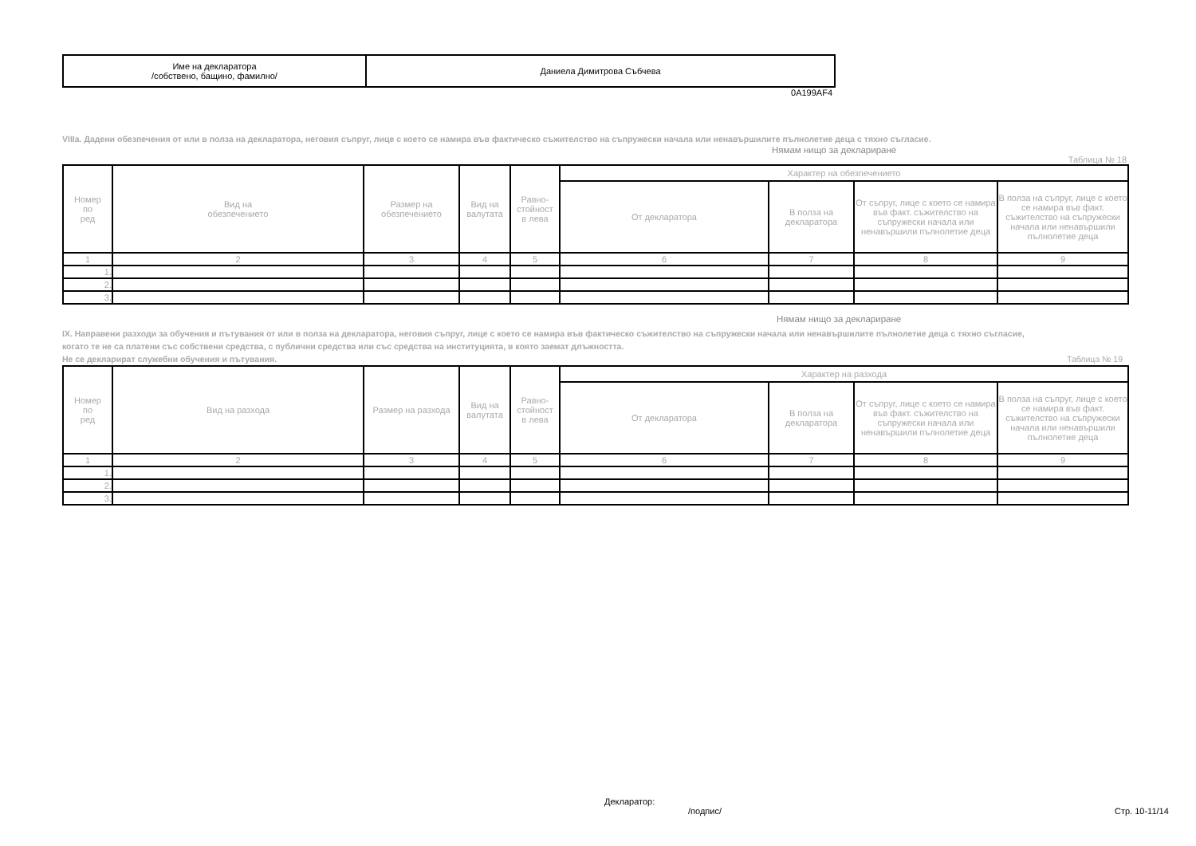| Име на декларатора /собствено, бащино, фамилно/ | Даниела Димитрова Събчева |
0A199AF4
VIIIa. Дадени обезпечения от или в полза на декларатора, неговия съпруг, лице с което се намира във фактическо съжителство на съпружески начала или ненавършилите пълнолетие деца с тяхно съгласие.
Нямам нищо за деклариране
Таблица № 18
| Номер по ред | Вид на обезпечението | Размер на обезпечението | Вид на валутата | Равно- стойност в лева | Характер на обезпечението | | | |
| --- | --- | --- | --- | --- | --- | --- | --- | --- |
| | | | | | От декларатора | В полза на декларатора | От съпруг, лице с което се намира във факт. съжителство на съпружески начала или ненавършили пълнолетие деца | В полза на съпруг, лице с което се намира във факт. съжителство на съпружески начала или ненавършили пълнолетие деца |
| 1 | 2 | 3 | 4 | 5 | 6 | 7 | 8 | 9 |
| 1. | | | | | | | | |
| 2. | | | | | | | | |
| 3. | | | | | | | | |
Нямам нищо за деклариране
IX. Направени разходи за обучения и пътувания от или в полза на декларатора, неговия съпруг, лице с което се намира във фактическо съжителство на съпружески начала или ненавършилите пълнолетие деца с тяхно съгласие, когато те не са платени със собствени средства, с публични средства или със средства на институцията, в която заемат длъжността.
Не се декларират служебни обучения и пътувания. Таблица № 19
| Номер по ред | Вид на разхода | Размер на разхода | Вид на валутата | Равно- стойност в лева | Характер на разхода | | | |
| --- | --- | --- | --- | --- | --- | --- | --- | --- |
| | | | | | От декларатора | В полза на декларатора | От съпруг, лице с което се намира във факт. съжителство на съпружески начала или ненавършили пълнолетие деца | В полза на съпруг, лице с което се намира във факт. съжителство на съпружески начала или ненавършили пълнолетие деца |
| 1 | 2 | 3 | 4 | 5 | 6 | 7 | 8 | 9 |
| 1. | | | | | | | | |
| 2. | | | | | | | | |
| 3. | | | | | | | | |
Декларатор:
/подпис/
Стр. 10-11/14